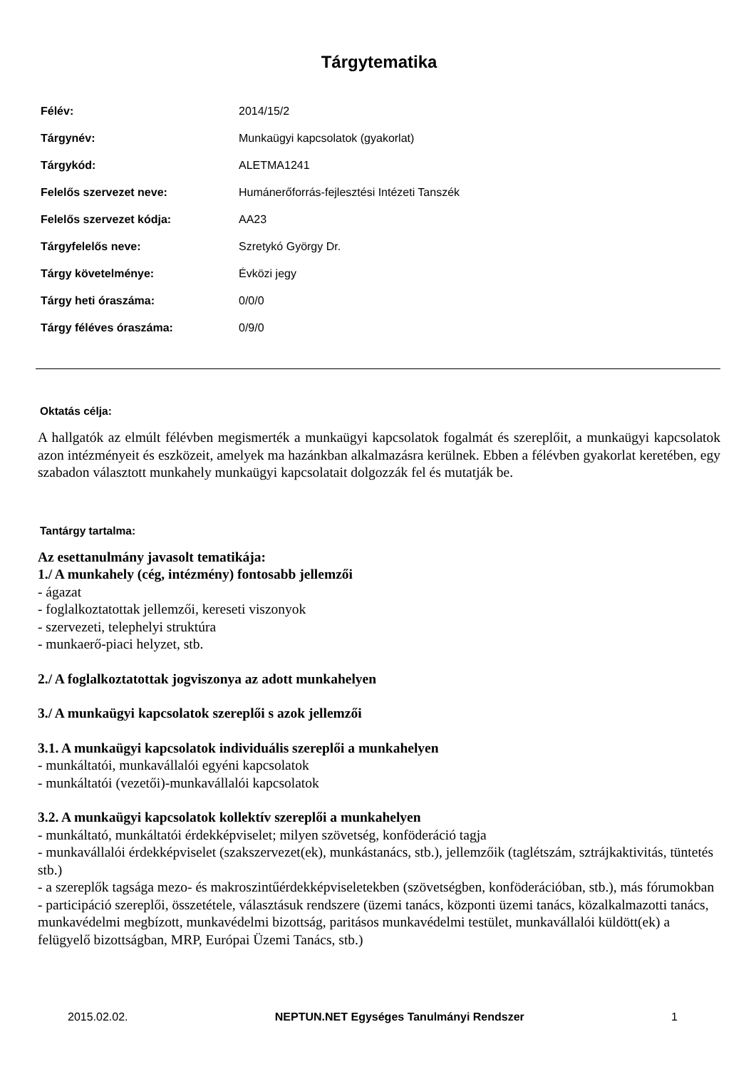Tárgytematika
| Félév: | 2014/15/2 |
| Tárgynév: | Munkaügyi kapcsolatok (gyakorlat) |
| Tárgykód: | ALETMA1241 |
| Felelős szervezet neve: | Humánerőforrás-fejlesztési Intézeti Tanszék |
| Felelős szervezet kódja: | AA23 |
| Tárgyfelelős neve: | Szretykó György Dr. |
| Tárgy követelménye: | Évközi jegy |
| Tárgy heti óraszáma: | 0/0/0 |
| Tárgy féléves óraszáma: | 0/9/0 |
Oktatás célja:
A hallgatók az elmúlt félévben megismerték a munkaügyi kapcsolatok fogalmát és szereplőit, a munkaügyi kapcsolatok azon intézményeit és eszközeit, amelyek ma hazánkban alkalmazásra kerülnek. Ebben a félévben gyakorlat keretében, egy szabadon választott munkahely munkaügyi kapcsolatait dolgozzák fel és mutatják be.
Tantárgy tartalma:
Az esettanulmány javasolt tematikája:
1./ A munkahely (cég, intézmény) fontosabb jellemzői
- ágazat
- foglalkoztatottak jellemzői, kereseti viszonyok
- szervezeti, telephelyi struktúra
- munkaerő-piaci helyzet, stb.
2./ A foglalkoztatottak jogviszonya az adott munkahelyen
3./ A munkaügyi kapcsolatok szereplői s azok jellemzői
3.1. A munkaügyi kapcsolatok individuális szereplői a munkahelyen
- munkáltatói, munkavállalói egyéni kapcsolatok
- munkáltatói (vezetői)-munkavállalói kapcsolatok
3.2. A munkaügyi kapcsolatok kollektív szereplői a munkahelyen
- munkáltató, munkáltatói érdekképviselet; milyen szövetség, konföderáció tagja
- munkavállalói érdekképviselet (szakszervezet(ek), munkástanács, stb.), jellemzőik (taglétszám, sztrájkaktivitás, tüntetés stb.)
- a szereplők tagsága mezo- és makroszintűérdekképviseletekben (szövetségben, konföderációban, stb.), más fórumokban
- participáció szereplői, összetétele, választásuk rendszere (üzemi tanács, központi üzemi tanács, közalkalmazotti tanács, munkavédelmi megbízott, munkavédelmi bizottság, paritásos munkavédelmi testület, munkavállalói küldött(ek) a felügyelő bizottságban, MRP, Európai Üzemi Tanács, stb.)
2015.02.02. NEPTUN.NET Egységes Tanulmányi Rendszer 1